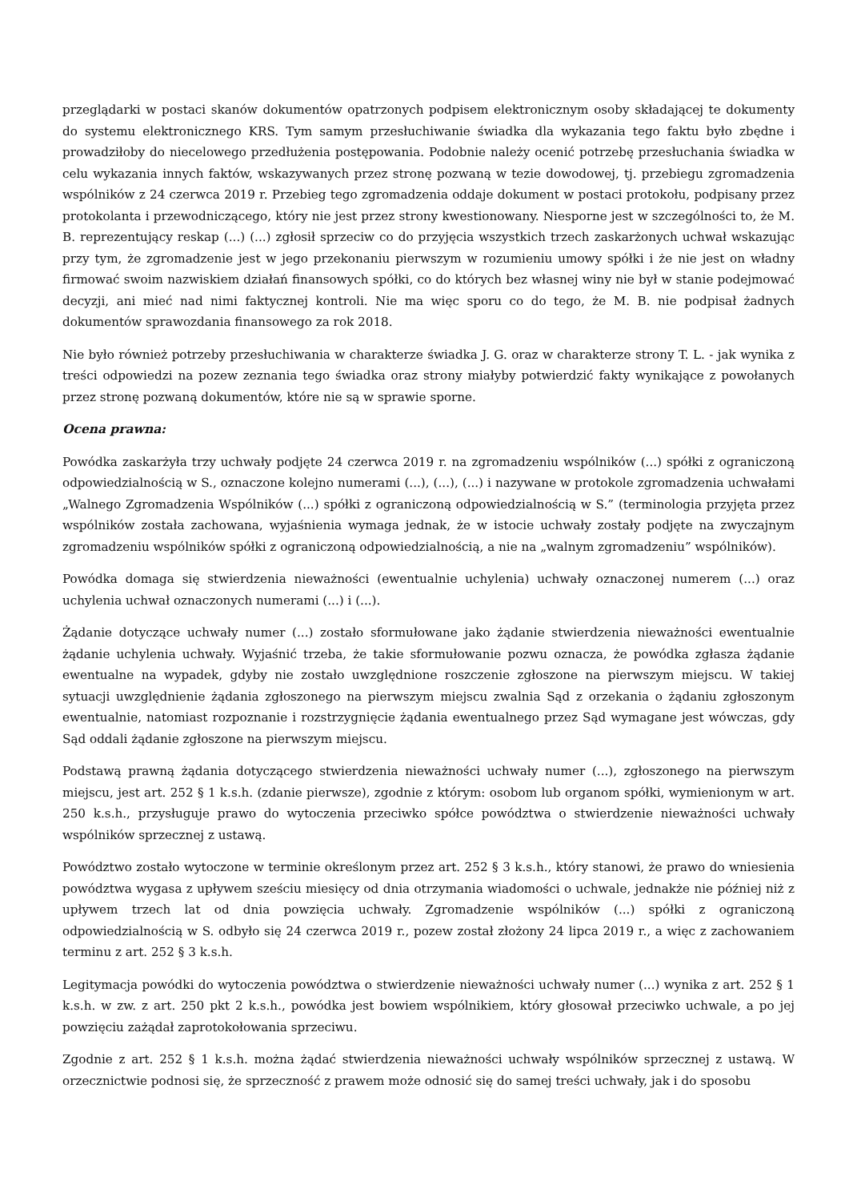przeglądarki w postaci skanów dokumentów opatrzonych podpisem elektronicznym osoby składającej te dokumenty do systemu elektronicznego KRS. Tym samym przesłuchiwanie świadka dla wykazania tego faktu było zbędne i prowadziłoby do niecelowego przedłużenia postępowania. Podobnie należy ocenić potrzebę przesłuchania świadka w celu wykazania innych faktów, wskazywanych przez stronę pozwaną w tezie dowodowej, tj. przebiegu zgromadzenia wspólników z 24 czerwca 2019 r. Przebieg tego zgromadzenia oddaje dokument w postaci protokołu, podpisany przez protokolanta i przewodniczącego, który nie jest przez strony kwestionowany. Niesporne jest w szczególności to, że M. B. reprezentujący reskap (...) (...) zgłosił sprzeciw co do przyjęcia wszystkich trzech zaskarżonych uchwał wskazując przy tym, że zgromadzenie jest w jego przekonaniu pierwszym w rozumieniu umowy spółki i że nie jest on władny firmować swoim nazwiskiem działań finansowych spółki, co do których bez własnej winy nie był w stanie podejmować decyzji, ani mieć nad nimi faktycznej kontroli. Nie ma więc sporu co do tego, że M. B. nie podpisał żadnych dokumentów sprawozdania finansowego za rok 2018.
Nie było również potrzeby przesłuchiwania w charakterze świadka J. G. oraz w charakterze strony T. L. - jak wynika z treści odpowiedzi na pozew zeznania tego świadka oraz strony miałyby potwierdzić fakty wynikające z powołanych przez stronę pozwaną dokumentów, które nie są w sprawie sporne.
Ocena prawna:
Powódka zaskarżyła trzy uchwały podjęte 24 czerwca 2019 r. na zgromadzeniu wspólników (...) spółki z ograniczoną odpowiedzialnością w S., oznaczone kolejno numerami (...), (...), (...) i nazywane w protokole zgromadzenia uchwałami „Walnego Zgromadzenia Wspólników (...) spółki z ograniczoną odpowiedzialnością w S.” (terminologia przyjęta przez wspólników została zachowana, wyjaśnienia wymaga jednak, że w istocie uchwały zostały podjęte na zwyczajnym zgromadzeniu wspólników spółki z ograniczoną odpowiedzialnością, a nie na „walnym zgromadzeniu” wspólników).
Powódka domaga się stwierdzenia nieważności (ewentualnie uchylenia) uchwały oznaczonej numerem (...) oraz uchylenia uchwał oznaczonych numerami (...) i (...).
Żądanie dotyczące uchwały numer (...) zostało sformułowane jako żądanie stwierdzenia nieważności ewentualnie żądanie uchylenia uchwały. Wyjaśnić trzeba, że takie sformułowanie pozwu oznacza, że powódka zgłasza żądanie ewentualne na wypadek, gdyby nie zostało uwzględnione roszczenie zgłoszone na pierwszym miejscu. W takiej sytuacji uwzględnienie żądania zgłoszonego na pierwszym miejscu zwalnia Sąd z orzekania o żądaniu zgłoszonym ewentualnie, natomiast rozpoznanie i rozstrzygnięcie żądania ewentualnego przez Sąd wymagane jest wówczas, gdy Sąd oddali żądanie zgłoszone na pierwszym miejscu.
Podstawą prawną żądania dotyczącego stwierdzenia nieważności uchwały numer (...), zgłoszonego na pierwszym miejscu, jest art. 252 § 1 k.s.h. (zdanie pierwsze), zgodnie z którym: osobom lub organom spółki, wymienionym w art. 250 k.s.h., przysługuje prawo do wytoczenia przeciwko spółce powództwa o stwierdzenie nieważności uchwały wspólników sprzecznej z ustawą.
Powództwo zostało wytoczone w terminie określonym przez art. 252 § 3 k.s.h., który stanowi, że prawo do wniesienia powództwa wygasa z upływem sześciu miesięcy od dnia otrzymania wiadomości o uchwale, jednakże nie później niż z upływem trzech lat od dnia powzięcia uchwały. Zgromadzenie wspólników (...) spółki z ograniczoną odpowiedzialnością w S. odbyło się 24 czerwca 2019 r., pozew został złożony 24 lipca 2019 r., a więc z zachowaniem terminu z art. 252 § 3 k.s.h.
Legitymacja powódki do wytoczenia powództwa o stwierdzenie nieważności uchwały numer (...) wynika z art. 252 § 1 k.s.h. w zw. z art. 250 pkt 2 k.s.h., powódka jest bowiem wspólnikiem, który głosował przeciwko uchwale, a po jej powzięciu zażądał zaprotokołowania sprzeciwu.
Zgodnie z art. 252 § 1 k.s.h. można żądać stwierdzenia nieważności uchwały wspólników sprzecznej z ustawą. W orzecznictwie podnosi się, że sprzeczność z prawem może odnosić się do samej treści uchwały, jak i do sposobu